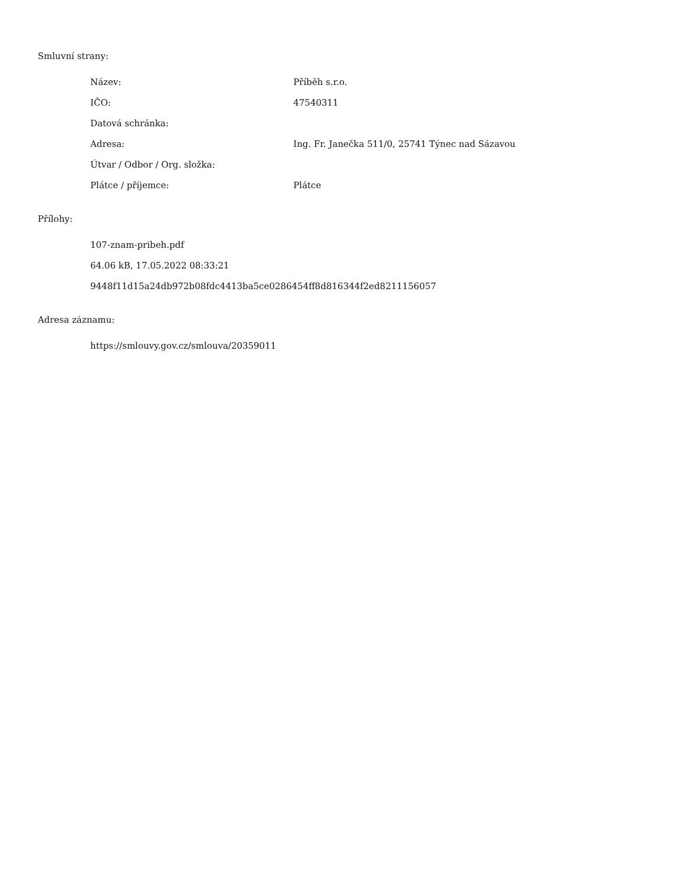Smluvní strany:
| Název: | Příběh s.r.o. |
| IČO: | 47540311 |
| Datová schránka: | |
| Adresa: | Ing. Fr. Janečka 511/0, 25741 Týnec nad Sázavou |
| Útvar / Odbor / Org. složka: | |
| Plátce / příjemce: | Plátce |
Přílohy:
107-znam-pribeh.pdf
64.06 kB, 17.05.2022 08:33:21
9448f11d15a24db972b08fdc4413ba5ce0286454ff8d816344f2ed8211156057
Adresa záznamu:
https://smlouvy.gov.cz/smlouva/20359011